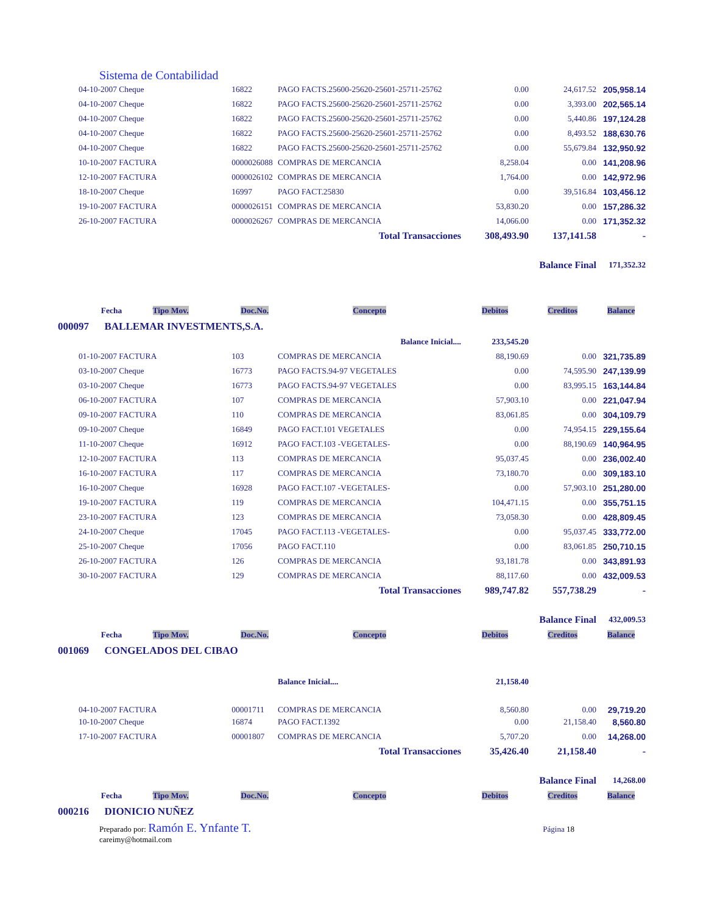Sistema de Contabilidad
| 04-10-2007 Cheque | 16822 | PAGO FACTS.25600-25620-25601-25711-25762 | 0.00 | 24,617.52 | 205,958.14 |
| 04-10-2007 Cheque | 16822 | PAGO FACTS.25600-25620-25601-25711-25762 | 0.00 | 3,393.00 | 202,565.14 |
| 04-10-2007 Cheque | 16822 | PAGO FACTS.25600-25620-25601-25711-25762 | 0.00 | 5,440.86 | 197,124.28 |
| 04-10-2007 Cheque | 16822 | PAGO FACTS.25600-25620-25601-25711-25762 | 0.00 | 8,493.52 | 188,630.76 |
| 04-10-2007 Cheque | 16822 | PAGO FACTS.25600-25620-25601-25711-25762 | 0.00 | 55,679.84 | 132,950.92 |
| 10-10-2007 FACTURA | 0000026088 | COMPRAS DE MERCANCIA | 8,258.04 | 0.00 | 141,208.96 |
| 12-10-2007 FACTURA | 0000026102 | COMPRAS DE MERCANCIA | 1,764.00 | 0.00 | 142,972.96 |
| 18-10-2007 Cheque | 16997 | PAGO FACT.25830 | 0.00 | 39,516.84 | 103,456.12 |
| 19-10-2007 FACTURA | 0000026151 | COMPRAS DE MERCANCIA | 53,830.20 | 0.00 | 157,286.32 |
| 26-10-2007 FACTURA | 0000026267 | COMPRAS DE MERCANCIA | 14,066.00 | 0.00 | 171,352.32 |
| | | Total Transacciones | 308,493.90 | 137,141.58 | - |
| | | | | Balance Final | 171,352.32 |
| Fecha Tipo Mov. | Doc.No. | Concepto | Debitos | Creditos | Balance |
| 000097 BALLEMAR INVESTMENTS,S.A. | | | | | |
| | | Balance Inicial.... | 233,545.20 | | |
| 01-10-2007 FACTURA | 103 | COMPRAS DE MERCANCIA | 88,190.69 | 0.00 | 321,735.89 |
| 03-10-2007 Cheque | 16773 | PAGO FACTS.94-97 VEGETALES | 0.00 | 74,595.90 | 247,139.99 |
| 03-10-2007 Cheque | 16773 | PAGO FACTS.94-97 VEGETALES | 0.00 | 83,995.15 | 163,144.84 |
| 06-10-2007 FACTURA | 107 | COMPRAS DE MERCANCIA | 57,903.10 | 0.00 | 221,047.94 |
| 09-10-2007 FACTURA | 110 | COMPRAS DE MERCANCIA | 83,061.85 | 0.00 | 304,109.79 |
| 09-10-2007 Cheque | 16849 | PAGO FACT.101 VEGETALES | 0.00 | 74,954.15 | 229,155.64 |
| 11-10-2007 Cheque | 16912 | PAGO FACT.103 -VEGETALES- | 0.00 | 88,190.69 | 140,964.95 |
| 12-10-2007 FACTURA | 113 | COMPRAS DE MERCANCIA | 95,037.45 | 0.00 | 236,002.40 |
| 16-10-2007 FACTURA | 117 | COMPRAS DE MERCANCIA | 73,180.70 | 0.00 | 309,183.10 |
| 16-10-2007 Cheque | 16928 | PAGO FACT.107 -VEGETALES- | 0.00 | 57,903.10 | 251,280.00 |
| 19-10-2007 FACTURA | 119 | COMPRAS DE MERCANCIA | 104,471.15 | 0.00 | 355,751.15 |
| 23-10-2007 FACTURA | 123 | COMPRAS DE MERCANCIA | 73,058.30 | 0.00 | 428,809.45 |
| 24-10-2007 Cheque | 17045 | PAGO FACT.113 -VEGETALES- | 0.00 | 95,037.45 | 333,772.00 |
| 25-10-2007 Cheque | 17056 | PAGO FACT.110 | 0.00 | 83,061.85 | 250,710.15 |
| 26-10-2007 FACTURA | 126 | COMPRAS DE MERCANCIA | 93,181.78 | 0.00 | 343,891.93 |
| 30-10-2007 FACTURA | 129 | COMPRAS DE MERCANCIA | 88,117.60 | 0.00 | 432,009.53 |
| | | Total Transacciones | 989,747.82 | 557,738.29 | - |
| | | | | Balance Final | 432,009.53 |
| Fecha Tipo Mov. | Doc.No. | Concepto | Debitos | Creditos | Balance |
| 001069 CONGELADOS DEL CIBAO | | | | | |
| | | Balance Inicial.... | 21,158.40 | | |
| 04-10-2007 FACTURA | 00001711 | COMPRAS DE MERCANCIA | 8,560.80 | 0.00 | 29,719.20 |
| 10-10-2007 Cheque | 16874 | PAGO FACT.1392 | 0.00 | 21,158.40 | 8,560.80 |
| 17-10-2007 FACTURA | 00001807 | COMPRAS DE MERCANCIA | 5,707.20 | 0.00 | 14,268.00 |
| | | Total Transacciones | 35,426.40 | 21,158.40 | - |
| | | | | Balance Final | 14,268.00 |
| Fecha Tipo Mov. | Doc.No. | Concepto | Debitos | Creditos | Balance |
| 000216 DIONICIO NUÑEZ | | | | | |
Preparado por: Ramón E. Ynfante T.
careimy@hotmail.com
Página 18